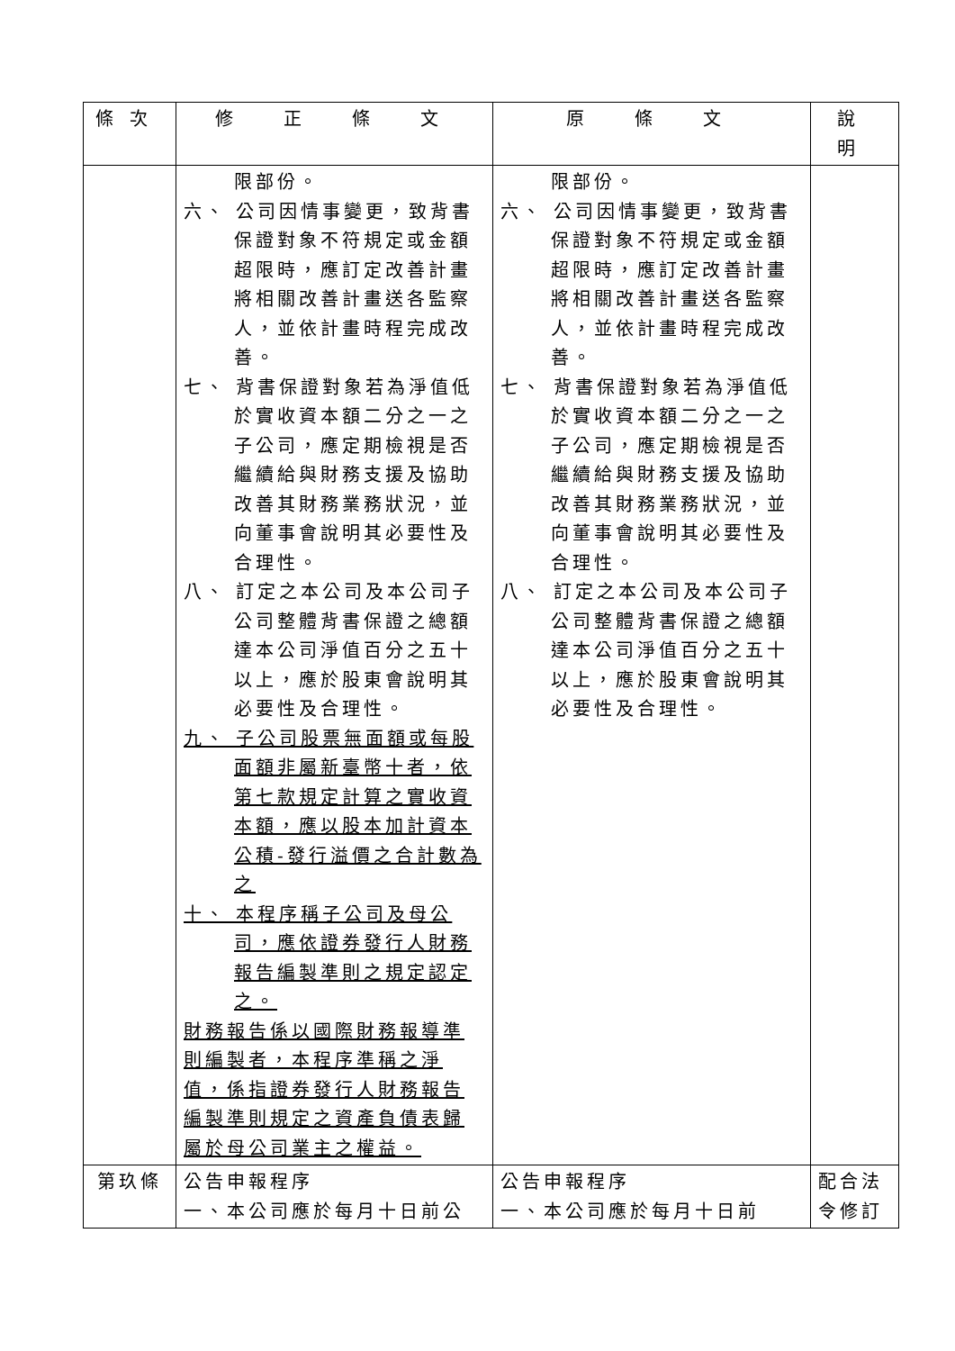| 條次 | 修 正 條 文 | 原 條 文 | 說 明 |
| --- | --- | --- | --- |
| | 限部份。 六、 公司因情事變更，致背書保證對象不符規定或金額超限時，應訂定改善計畫將相關改善計畫送各監察人，並依計畫時程完成改善。 七、 背書保證對象若為淨值低於實收資本額二分之一之子公司，應定期檢視是否繼續給與財務支援及協助改善其財務業務狀況，並向董事會說明其必要性及合理性。 八、 訂定之本公司及本公司子公司整體背書保證之總額達本公司淨值百分之五十以上，應於股東會說明其必要性及合理性。 九、 子公司股票無面額或每股面額非屬新臺幣十者，依第七款規定計算之實收資本額，應以股本加計資本公積-發行溢價之合計數為之 十、 本程序稱子公司及母公司，應依證券發行人財務報告編製準則之規定認定之。 財務報告係以國際財務報導準則編製者，本程序準稱之淨值，係指證券發行人財務報告編製準則規定之資產負債表歸屬於母公司業主之權益。 | 限部份。 六、 公司因情事變更，致背書保證對象不符規定或金額超限時，應訂定改善計畫將相關改善計畫送各監察人，並依計畫時程完成改善。 七、 背書保證對象若為淨值低於實收資本額二分之一之子公司，應定期檢視是否繼續給與財務支援及協助改善其財務業務狀況，並向董事會說明其必要性及合理性。 八、 訂定之本公司及本公司子公司整體背書保證之總額達本公司淨值百分之五十以上，應於股東會說明其必要性及合理性。 | |
| 第玖條 | 公告申報程序 一、本公司應於每月十日前公 | 公告申報程序 一、本公司應於每月十日前 | 配合法 令修訂 |